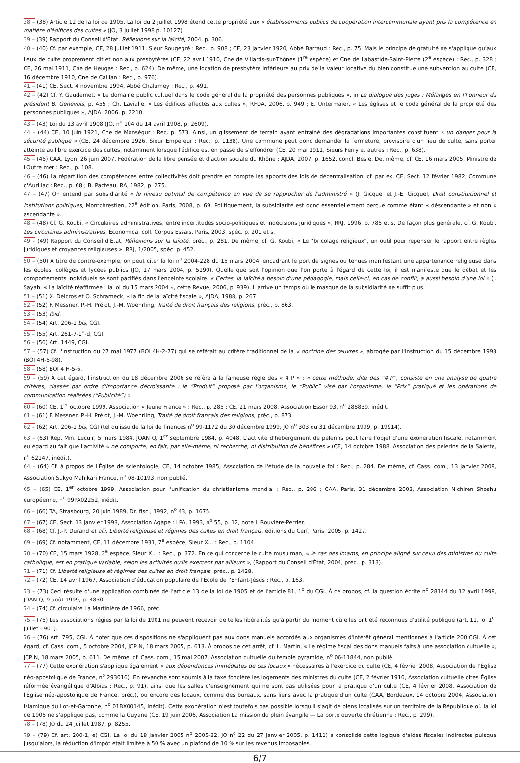38 – (38) Article 12 de la loi de 1905. La loi du 2 juillet 1998 étend cette propriété aux « établissements publics de coopération intercommunale ayant pris la compétence en matière d'édifices des cultes » (JO, 3 juillet 1998 p. 10127).
39 – (39) Rapport du Conseil d'État, Réflexions sur la laïcité, 2004, p. 306.
40 – (40) Cf. par exemple, CE, 28 juillet 1911, Sieur Rougegré : Rec., p. 908 ; CE, 23 janvier 1920, Abbé Barraud : Rec., p. 75. Mais le principe de gratuité ne s'applique qu'aux lieux de culte proprement dit et non aux presbytères (CE, 22 avril 1910, Cne de Villards-sur-Thônes (1<sup>re</sup> espèce) et Cne de Labastide-Saint-Pierre (2<sup>e</sup> espèce) : Rec., p. 328 ; CE, 26 mai 1911, Cne de Heugas : Rec., p. 624). De même, une location de presbytère inférieure au prix de la valeur locative du bien constitue une subvention au culte (CE, 16 décembre 1910, Cne de Callian : Rec., p. 976).
41 – (41) CE, Sect. 4 novembre 1994, Abbé Chalumey : Rec., p. 491.
42 – (42) Cf. Y. Gaudemet, « Le domaine public cultuel dans le code général de la propriété des personnes publiques », in Le dialogue des juges : Mélanges en l'honneur du président B. Genevois, p. 455 ; Ch. Lavialle, « Les édifices affectés aux cultes », RFDA, 2006, p. 949 ; E. Untermaier, « Les églises et le code général de la propriété des personnes publiques », AJDA, 2006, p. 2210.
43 – (43) Loi du 13 avril 1908 (JO, n<sup>o</sup> 104 du 14 avril 1908, p. 2609).
44 – (44) CE, 10 juin 1921, Cne de Monségur : Rec. p. 573. Ainsi, un glissement de terrain ayant entraîné des dégradations importantes constituent « un danger pour la sécurité publique » (CE, 24 décembre 1926, Sieur Empereur : Rec., p. 1138). Une commune peut donc demander la fermeture, provisoire d'un lieu de culte, sans porter atteinte au libre exercice des cultes, notamment lorsque l'édifice est en passe de s'effondrer (CE, 20 mai 1911, Sieurs Ferry et autres : Rec., p. 638).
45 – (45) CAA, Lyon, 26 juin 2007, Fédération de la libre pensée et d'action sociale du Rhône : AJDA, 2007, p. 1652, concl. Besle. De, même, cf. CE, 16 mars 2005, Ministre de l'Outre mer : Rec., p. 108.
46 – (46) La répartition des compétences entre collectivités doit prendre en compte les apports des lois de décentralisation, cf. par ex. CE, Sect. 12 février 1982, Commune d'Aurillac : Rec., p. 68 ; B. Pacteau, RA, 1982, p. 275.
47 – (47) On entend par subsidiarité « le niveau optimal de compétence en vue de se rapprocher de l'administré » (J. Gicquel et J.-E. Gicquel, Droit constitutionnel et institutions politiques, Montchrestien, 22<sup>e</sup> édition, Paris, 2008, p. 69. Politiquement, la subsidiarité est donc essentiellement perçue comme étant « déscendante » et non « ascendante ».
48 – (48) Cf. G. Koubi, « Circulaires administratives, entre incertitudes socio-politiques et indécisions juridiques », RRJ, 1996, p. 785 et s. De façon plus générale, cf. G. Koubi, Les circulaires administratives, Économica, coll. Corpus Essais, Paris, 2003, spéc. p. 201 et s.
49 – (49) Rapport du Conseil d'État, Réflexions sur la laïcité, préc., p. 281. De même, cf. G. Koubi, « Le “bricolage religieux”, un outil pour repenser le rapport entre règles juridiques et croyances religieuses », RRJ, 1/2005, spéc. p. 452.
50 – (50) À titre de contre-exemple, on peut citer la loi n<sup>o</sup> 2004-228 du 15 mars 2004, encadrant le port de signes ou tenues manifestant une appartenance religieuse dans les écoles, collèges et lycées publics (JO, 17 mars 2004, p. 5190). Quelle que soit l'opinion que l'on porte à l'égard de cette loi, il est manifeste que le débat et les comportements individuels se sont pacifiés dans l'enceinte scolaire. « Certes, la laïcité a besoin d'une pédagogie, mais celle-ci, en cas de conflit, a aussi besoin d'une loi » (J. Sayah, « La laïcité réaffirmée : la loi du 15 mars 2004 », cette Revue, 2006, p. 939). Il arrive un temps où le masque de la subsidiarité ne suffit plus.
51 – (51) X. Delcros et O. Schrameck, « la fin de la laïcité fiscale », AJDA, 1988, p. 267.
52 – (52) F. Messner, P.-H. Prélot, J.-M. Woehrling, Traité de droit français des religions, préc., p. 863.
53 – (53) Ibid.
54 – (54) Art. 206-1 bis, CGI.
55 – (55) Art. 261-7-1<sup>o</sup>-d, CGI.
56 – (56) Art. 1449, CGI.
57 – (57) Cf. l'instruction du 27 mai 1977 (BOI 4H-2-77) qui se référait au critère traditionnel de la « doctrine des œuvres », abrogée par l'instruction du 15 décembre 1998 (BOI 4H-5-98).
58 – (58) BOI 4 H-5-6.
59 – (59) À cet égard, l'instruction du 18 décembre 2006 se réfère à la fameuse règle des « 4 P » : « cette méthode, dite des “4 P”, consiste en une analyse de quatre critères, classés par ordre d'importance décroissante : le “Produit” proposé par l'organisme, le “Public” visé par l'organisme, le “Prix” pratiqué et les opérations de communication réalisées (“Publicité”) ».
60 – (60) CE, 1<sup>er</sup> octobre 1999, Association « Jeune France » : Rec., p. 285 ; CE, 21 mars 2008, Association Essor 93, n<sup>o</sup> 288839, inédit.
61 – (61) F. Messner, P.-H. Prélot, J.-M. Woehrling, Traité de droit français des religions, préc., p. 873.
62 – (62) Art. 206-1 bis, CGI (tel qu'issu de la loi de finances n<sup>o</sup> 99-1172 du 30 décembre 1999, JO n<sup>o</sup> 303 du 31 décembre 1999, p. 19914).
63 – (63) Rép. Min. Lecuir, 5 mars 1984, JOAN Q, 1<sup>er</sup> septembre 1984, p. 4048. L'activité d'hébergement de pèlerins peut faire l'objet d'une exonération fiscale, notamment eu égard au fait que l'activité « ne comporte, en fait, par elle-même, ni recherche, ni distribution de bénéfices » (CE, 14 octobre 1988, Association des pèlerins de la Salette, n<sup>o</sup> 62147, inédit).
64 – (64) Cf. à propos de l'Église de scientologie, CE, 14 octobre 1985, Association de l'étude de la nouvelle foi : Rec., p. 284. De même, cf. Cass. com., 13 janvier 2009, Association Sukyo Mahikari France, n<sup>o</sup> 08-10193, non publié.
65 – (65) CE, 1<sup>er</sup> octobre 1999, Association pour l'unification du christianisme mondial : Rec., p. 286 ; CAA, Paris, 31 décembre 2003, Association Nichiren Shoshu européenne, n<sup>o</sup> 99PA02252, inédit.
66 – (66) TA, Strasbourg, 20 juin 1989, Dr. fisc., 1992, n<sup>o</sup> 43, p. 1675.
67 – (67) CE, Sect. 13 janvier 1993, Association Agape : LPA, 1993, n<sup>o</sup> 55, p. 12, note I. Rouvière-Perrier.
68 – (68) Cf. J.-P. Durand et alii, Liberté religieuse et régimes des cultes en droit français, éditions du Cerf, Paris, 2005, p. 1427.
69 – (69) Cf. notamment, CE, 11 décembre 1931, 7<sup>e</sup> espèce, Sieur X... : Rec., p. 1104.
70 – (70) CE, 15 mars 1928, 2<sup>e</sup> espèce, Sieur X... : Rec., p. 372. En ce qui concerne le culte musulman, « le cas des imams, en principe aligné sur celui des ministres du culte catholique, est en pratique variable, selon les activités qu'ils exercent par ailleurs », (Rapport du Conseil d'État, 2004, préc., p. 313).
71 – (71) Cf. Liberté religieuse et régimes des cultes en droit français, préc., p. 1428.
72 – (72) CE, 14 avril 1967, Association d'éducation populaire de l'École de l'Enfant-Jésus : Rec., p. 163.
73 – (73) Ceci résulte d'une application combinée de l'article 13 de la loi de 1905 et de l'article 81, 1<sup>o</sup> du CGI. À ce propos, cf. la question écrite n<sup>o</sup> 28144 du 12 avril 1999, JOAN Q, 9 août 1999, p. 4830.
74 – (74) Cf. circulaire La Martinière de 1966, préc.
75 – (75) Les associations régies par la loi de 1901 ne peuvent recevoir de telles libéralités qu'à partir du moment où elles ont été reconnues d'utilité publique (art. 11, loi 1<sup>er</sup> juillet 1901).
76 – (76) Art. 795, CGI. À noter que ces dispositions ne s'appliquent pas aux dons manuels accordés aux organismes d'intérêt général mentionnés à l'article 200 CGI. À cet égard, cf. Cass. com., 5 octobre 2004, JCP N, 18 mars 2005, p. 613. À propos de cet arrêt, cf. L. Martin, « Le régime fiscal des dons manuels faits à une association cultuelle », JCP N, 18 mars 2005, p. 611. De même, cf. Cass. com., 15 mai 2007, Association cultuelle du temple pyramide, n<sup>o</sup> 06-11844, non publié.
77 – (77) Cette exonération s'applique également « aux dépendances immédiates de ces locaux » nécessaires à l'exercice du culte (CE, 4 février 2008, Association de l'Église néo-apostolique de France, n<sup>o</sup> 293016). En revanche sont soumis à la taxe foncière les logements des ministres du culte (CE, 2 février 1910, Association cultuelle dites Église réformée évangélique d'Albias : Rec., p. 91), ainsi que les salles d'enseignement qui ne sont pas utilisées pour la pratique d'un culte (CE, 4 février 2008, Association de l'Église néo-apostolique de France, préc.), ou encore des locaux, comme des bureaux, sans liens avec la pratique d'un culte (CAA, Bordeaux, 14 octobre 2004, Association islamique du Lot-et-Garonne, n<sup>o</sup> 01BX00145, inédit). Cette exonération n'est toutefois pas possible lorsqu'il s'agit de biens localisés sur un territoire de la République où la loi de 1905 ne s'applique pas, comme la Guyane (CE, 19 juin 2006, Association La mission du plein évangile — La porte ouverte chrétienne : Rec., p. 299).
78 – (78) JO du 24 juillet 1987, p. 8255.
79 – (79) Cf. art. 200-1, e) CGI. La loi du 18 janvier 2005 n<sup>o</sup> 2005-32, JO n<sup>o</sup> 22 du 27 janvier 2005, p. 1411) a consolidé cette logique d'aides fiscales indirectes puisque jusqu'alors, la réduction d'impôt était limitée à 50 % avec un plafond de 10 % sur les revenus imposables.
6/7